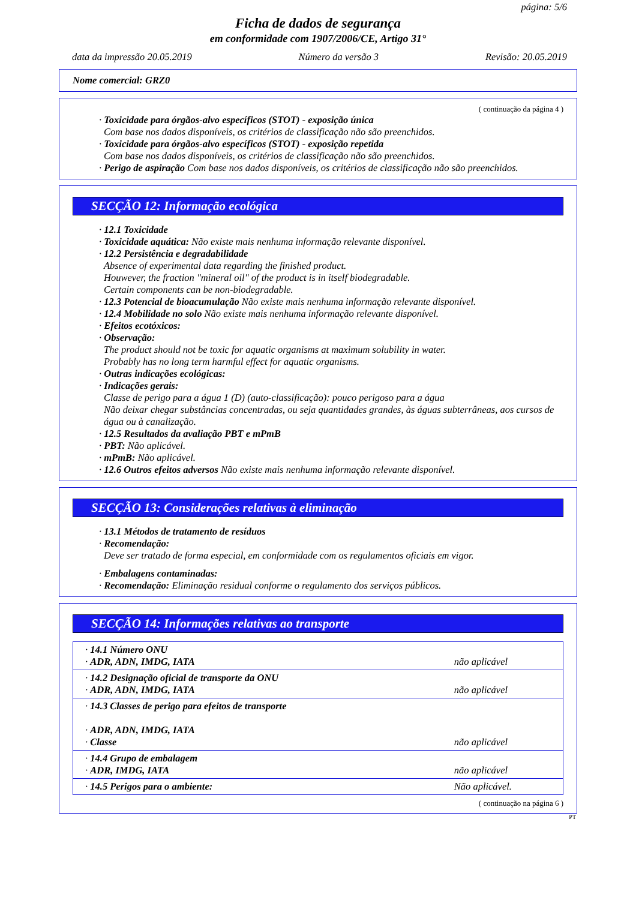página: 5/6
Ficha de dados de segurança
em conformidade com 1907/2006/CE, Artigo 31°
data da impressão 20.05.2019 Número da versão 3 Revisão: 20.05.2019
Nome comercial: GRZ0
( continuação da página 4 )
· Toxicidade para órgãos-alvo específicos (STOT) - exposição única
Com base nos dados disponíveis, os critérios de classificação não são preenchidos.
· Toxicidade para órgãos-alvo específicos (STOT) - exposição repetida
Com base nos dados disponíveis, os critérios de classificação não são preenchidos.
· Perigo de aspiração Com base nos dados disponíveis, os critérios de classificação não são preenchidos.
SECÇÃO 12: Informação ecológica
· 12.1 Toxicidade
· Toxicidade aquática: Não existe mais nenhuma informação relevante disponível.
· 12.2 Persistência e degradabilidade
Absence of experimental data regarding the finished product.
Houwever, the fraction "mineral oil" of the product is in itself biodegradable.
Certain components can be non-biodegradable.
· 12.3 Potencial de bioacumulação Não existe mais nenhuma informação relevante disponível.
· 12.4 Mobilidade no solo Não existe mais nenhuma informação relevante disponível.
· Efeitos ecotóxicos:
· Observação:
The product should not be toxic for aquatic organisms at maximum solubility in water.
Probably has no long term harmful effect for aquatic organisms.
· Outras indicações ecológicas:
· Indicações gerais:
Classe de perigo para a água 1 (D) (auto-classificação): pouco perigoso para a água
Não deixar chegar substâncias concentradas, ou seja quantidades grandes, às águas subterrâneas, aos cursos de água ou à canalização.
· 12.5 Resultados da avaliação PBT e mPmB
· PBT: Não aplicável.
· mPmB: Não aplicável.
· 12.6 Outros efeitos adversos Não existe mais nenhuma informação relevante disponível.
SECÇÃO 13: Considerações relativas à eliminação
· 13.1 Métodos de tratamento de resíduos
· Recomendação:
Deve ser tratado de forma especial, em conformidade com os regulamentos oficiais em vigor.
· Embalagens contaminadas:
· Recomendação: Eliminação residual conforme o regulamento dos serviços públicos.
SECÇÃO 14: Informações relativas ao transporte
| · 14.1 Número ONU · ADR, ADN, IMDG, IATA | não aplicável |
| · 14.2 Designação oficial de transporte da ONU · ADR, ADN, IMDG, IATA | não aplicável |
| · 14.3 Classes de perigo para efeitos de transporte · ADR, ADN, IMDG, IATA · Classe | não aplicável |
| · 14.4 Grupo de embalagem · ADR, IMDG, IATA | não aplicável |
| · 14.5 Perigos para o ambiente: | Não aplicável. |
( continuação na página 6 )
PT